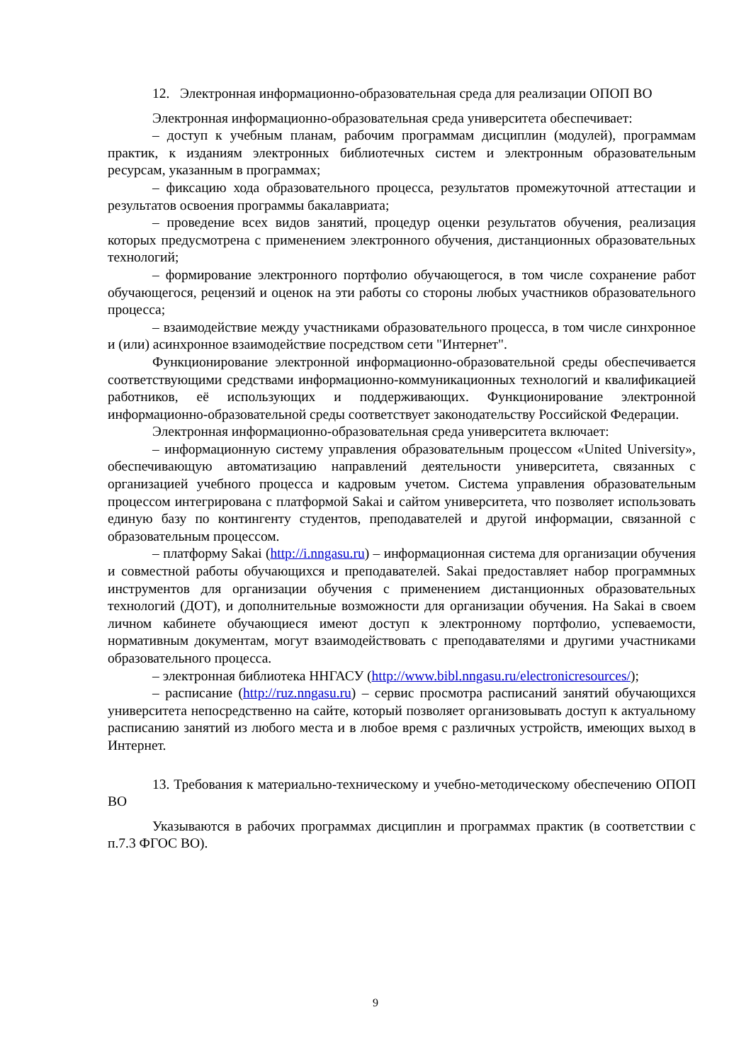12. Электронная информационно-образовательная среда для реализации ОПОП ВО
Электронная информационно-образовательная среда университета обеспечивает:
– доступ к учебным планам, рабочим программам дисциплин (модулей), программам практик, к изданиям электронных библиотечных систем и электронным образовательным ресурсам, указанным в программах;
– фиксацию хода образовательного процесса, результатов промежуточной аттестации и результатов освоения программы бакалавриата;
– проведение всех видов занятий, процедур оценки результатов обучения, реализация которых предусмотрена с применением электронного обучения, дистанционных образовательных технологий;
– формирование электронного портфолио обучающегося, в том числе сохранение работ обучающегося, рецензий и оценок на эти работы со стороны любых участников образовательного процесса;
– взаимодействие между участниками образовательного процесса, в том числе синхронное и (или) асинхронное взаимодействие посредством сети "Интернет".
Функционирование электронной информационно-образовательной среды обеспечивается соответствующими средствами информационно-коммуникационных технологий и квалификацией работников, её использующих и поддерживающих. Функционирование электронной информационно-образовательной среды соответствует законодательству Российской Федерации.
Электронная информационно-образовательная среда университета включает:
– информационную систему управления образовательным процессом «United University», обеспечивающую автоматизацию направлений деятельности университета, связанных с организацией учебного процесса и кадровым учетом. Система управления образовательным процессом интегрирована с платформой Sakai и сайтом университета, что позволяет использовать единую базу по контингенту студентов, преподавателей и другой информации, связанной с образовательным процессом.
– платформу Sakai (http://i.nngasu.ru) – информационная система для организации обучения и совместной работы обучающихся и преподавателей. Sakai предоставляет набор программных инструментов для организации обучения с применением дистанционных образовательных технологий (ДОТ), и дополнительные возможности для организации обучения. На Sakai в своем личном кабинете обучающиеся имеют доступ к электронному портфолио, успеваемости, нормативным документам, могут взаимодействовать с преподавателями и другими участниками образовательного процесса.
– электронная библиотека ННГАСУ (http://www.bibl.nngasu.ru/electronicresources/);
– расписание (http://ruz.nngasu.ru) – сервис просмотра расписаний занятий обучающихся университета непосредственно на сайте, который позволяет организовывать доступ к актуальному расписанию занятий из любого места и в любое время с различных устройств, имеющих выход в Интернет.
13. Требования к материально-техническому и учебно-методическому обеспечению ОПОП ВО
Указываются в рабочих программах дисциплин и программах практик (в соответствии с п.7.3 ФГОС ВО).
9